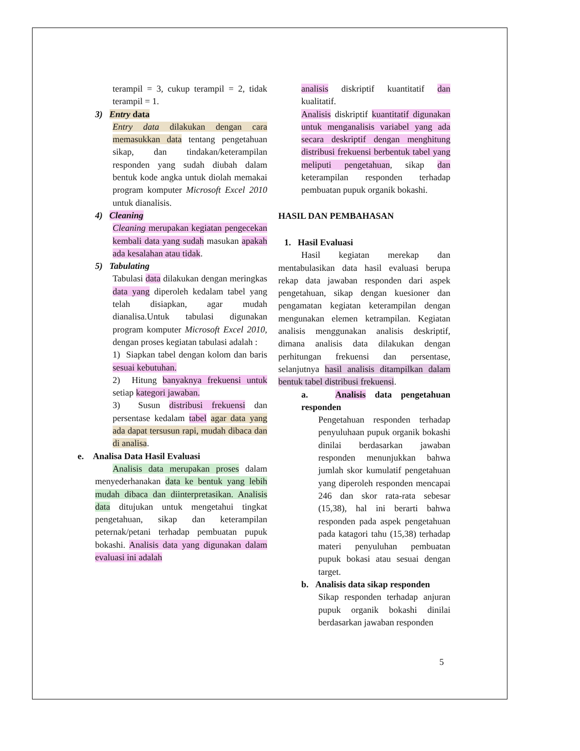terampil = 3, cukup terampil = 2, tidak terampil = 1.
3) Entry data
Entry data dilakukan dengan cara memasukkan data tentang pengetahuan sikap, dan tindakan/keterampilan responden yang sudah diubah dalam bentuk kode angka untuk diolah memakai program komputer Microsoft Excel 2010 untuk dianalisis.
4) Cleaning
Cleaning merupakan kegiatan pengecekan kembali data yang sudah masukan apakah ada kesalahan atau tidak.
5) Tabulating
Tabulasi data dilakukan dengan meringkas data yang diperoleh kedalam tabel yang telah disiapkan, agar mudah dianalisa.Untuk tabulasi digunakan program komputer Microsoft Excel 2010, dengan proses kegiatan tabulasi adalah :
1) Siapkan tabel dengan kolom dan baris sesuai kebutuhan.
2) Hitung banyaknya frekuensi untuk setiap kategori jawaban.
3) Susun distribusi frekuensi dan persentase kedalam tabel agar data yang ada dapat tersusun rapi, mudah dibaca dan di analisa.
e. Analisa Data Hasil Evaluasi
Analisis data merupakan proses dalam menyederhanakan data ke bentuk yang lebih mudah dibaca dan diinterpretasikan. Analisis data ditujukan untuk mengetahui tingkat pengetahuan, sikap dan keterampilan peternak/petani terhadap pembuatan pupuk bokashi. Analisis data yang digunakan dalam evaluasi ini adalah
analisis diskriptif kuantitatif dan kualitatif.
Analisis diskriptif kuantitatif digunakan untuk menganalisis variabel yang ada secara deskriptif dengan menghitung distribusi frekuensi berbentuk tabel yang meliputi pengetahuan, sikap dan keterampilan responden terhadap pembuatan pupuk organik bokashi.
HASIL DAN PEMBAHASAN
1. Hasil Evaluasi
Hasil kegiatan merekap dan mentabulasikan data hasil evaluasi berupa rekap data jawaban responden dari aspek pengetahuan, sikap dengan kuesioner dan pengamatan kegiatan keterampilan dengan mengunakan elemen ketrampilan. Kegiatan analisis menggunakan analisis deskriptif, dimana analisis data dilakukan dengan perhitungan frekuensi dan persentase, selanjutnya hasil analisis ditampilkan dalam bentuk tabel distribusi frekuensi.
a. Analisis data pengetahuan responden
Pengetahuan responden terhadap penyuluhaan pupuk organik bokashi dinilai berdasarkan jawaban responden menunjukkan bahwa jumlah skor kumulatif pengetahuan yang diperoleh responden mencapai 246 dan skor rata-rata sebesar (15,38), hal ini berarti bahwa responden pada aspek pengetahuan pada katagori tahu (15,38) terhadap materi penyuluhan pembuatan pupuk bokasi atau sesuai dengan target.
b. Analisis data sikap responden
Sikap responden terhadap anjuran pupuk organik bokashi dinilai berdasarkan jawaban responden
5